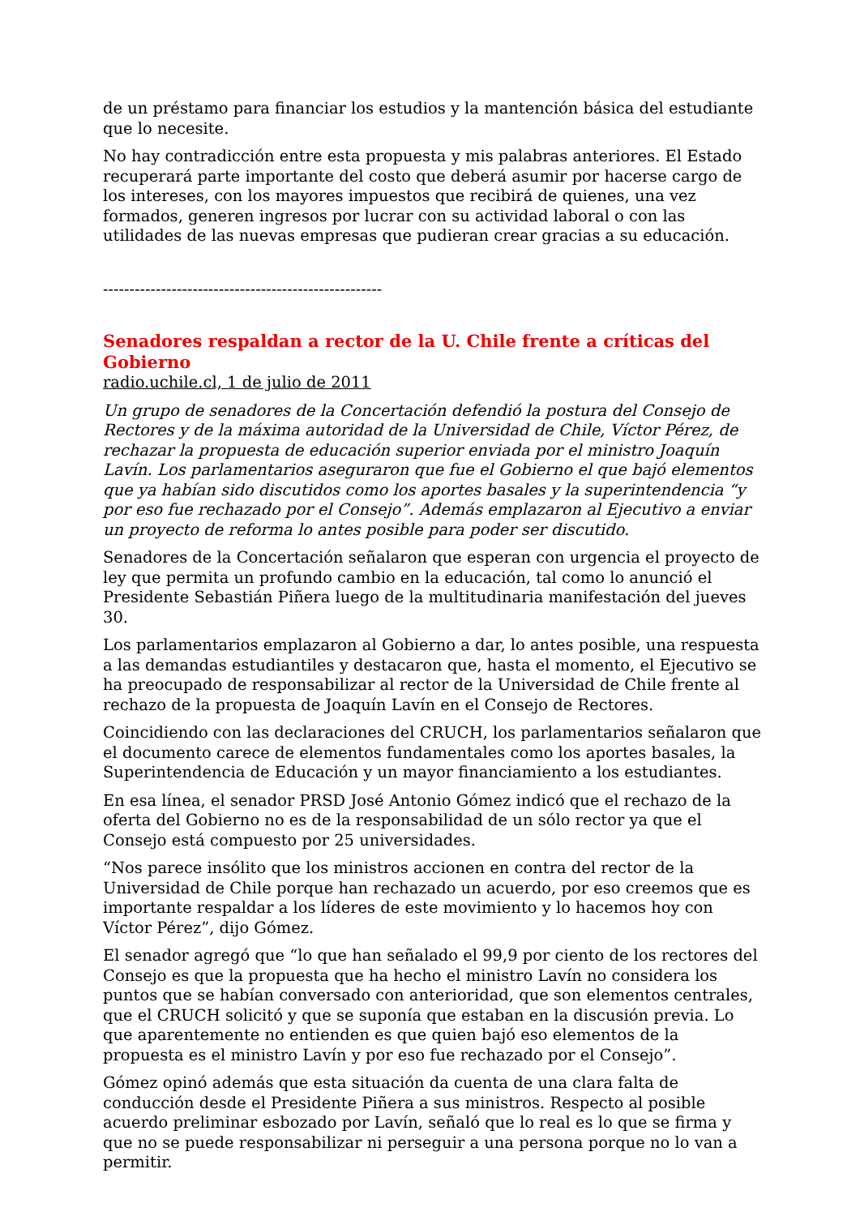de un préstamo para financiar los estudios y la mantención básica del estudiante que lo necesite.
No hay contradicción entre esta propuesta y mis palabras anteriores. El Estado recuperará parte importante del costo que deberá asumir por hacerse cargo de los intereses, con los mayores impuestos que recibirá de quienes, una vez formados, generen ingresos por lucrar con su actividad laboral o con las utilidades de las nuevas empresas que pudieran crear gracias a su educación.
-----------------------------------------------------
Senadores respaldan a rector de la U. Chile frente a críticas del Gobierno
radio.uchile.cl, 1 de julio de 2011
Un grupo de senadores de la Concertación defendió la postura del Consejo de Rectores y de la máxima autoridad de la Universidad de Chile, Víctor Pérez, de rechazar la propuesta de educación superior enviada por el ministro Joaquín Lavín. Los parlamentarios aseguraron que fue el Gobierno el que bajó elementos que ya habían sido discutidos como los aportes basales y la superintendencia “y por eso fue rechazado por el Consejo”. Además emplazaron al Ejecutivo a enviar un proyecto de reforma lo antes posible para poder ser discutido.
Senadores de la Concertación señalaron que esperan con urgencia el proyecto de ley que permita un profundo cambio en la educación, tal como lo anunció el Presidente Sebastián Piñera luego de la multitudinaria manifestación del jueves 30.
Los parlamentarios emplazaron al Gobierno a dar, lo antes posible, una respuesta a las demandas estudiantiles y destacaron que, hasta el momento, el Ejecutivo se ha preocupado de responsabilizar al rector de la Universidad de Chile frente al rechazo de la propuesta de Joaquín Lavín en el Consejo de Rectores.
Coincidiendo con las declaraciones del CRUCH, los parlamentarios señalaron que el documento carece de elementos fundamentales como los aportes basales, la Superintendencia de Educación y un mayor financiamiento a los estudiantes.
En esa línea, el senador PRSD José Antonio Gómez indicó que el rechazo de la oferta del Gobierno no es de la responsabilidad de un sólo rector ya que el Consejo está compuesto por 25 universidades.
“Nos parece insólito que los ministros accionen en contra del rector de la Universidad de Chile porque han rechazado un acuerdo, por eso creemos que es importante respaldar a los líderes de este movimiento y lo hacemos hoy con Víctor Pérez”, dijo Gómez.
El senador agregó que “lo que han señalado el 99,9 por ciento de los rectores del Consejo es que la propuesta que ha hecho el ministro Lavín no considera los puntos que se habían conversado con anterioridad, que son elementos centrales, que el CRUCH solicitó y que se suponía que estaban en la discusión previa. Lo que aparentemente no entienden es que quien bajó eso elementos de la propuesta es el ministro Lavín y por eso fue rechazado por el Consejo”.
Gómez opinó además que esta situación da cuenta de una clara falta de conducción desde el Presidente Piñera a sus ministros. Respecto al posible acuerdo preliminar esbozado por Lavín, señaló que lo real es lo que se firma y que no se puede responsabilizar ni perseguir a una persona porque no lo van a permitir.